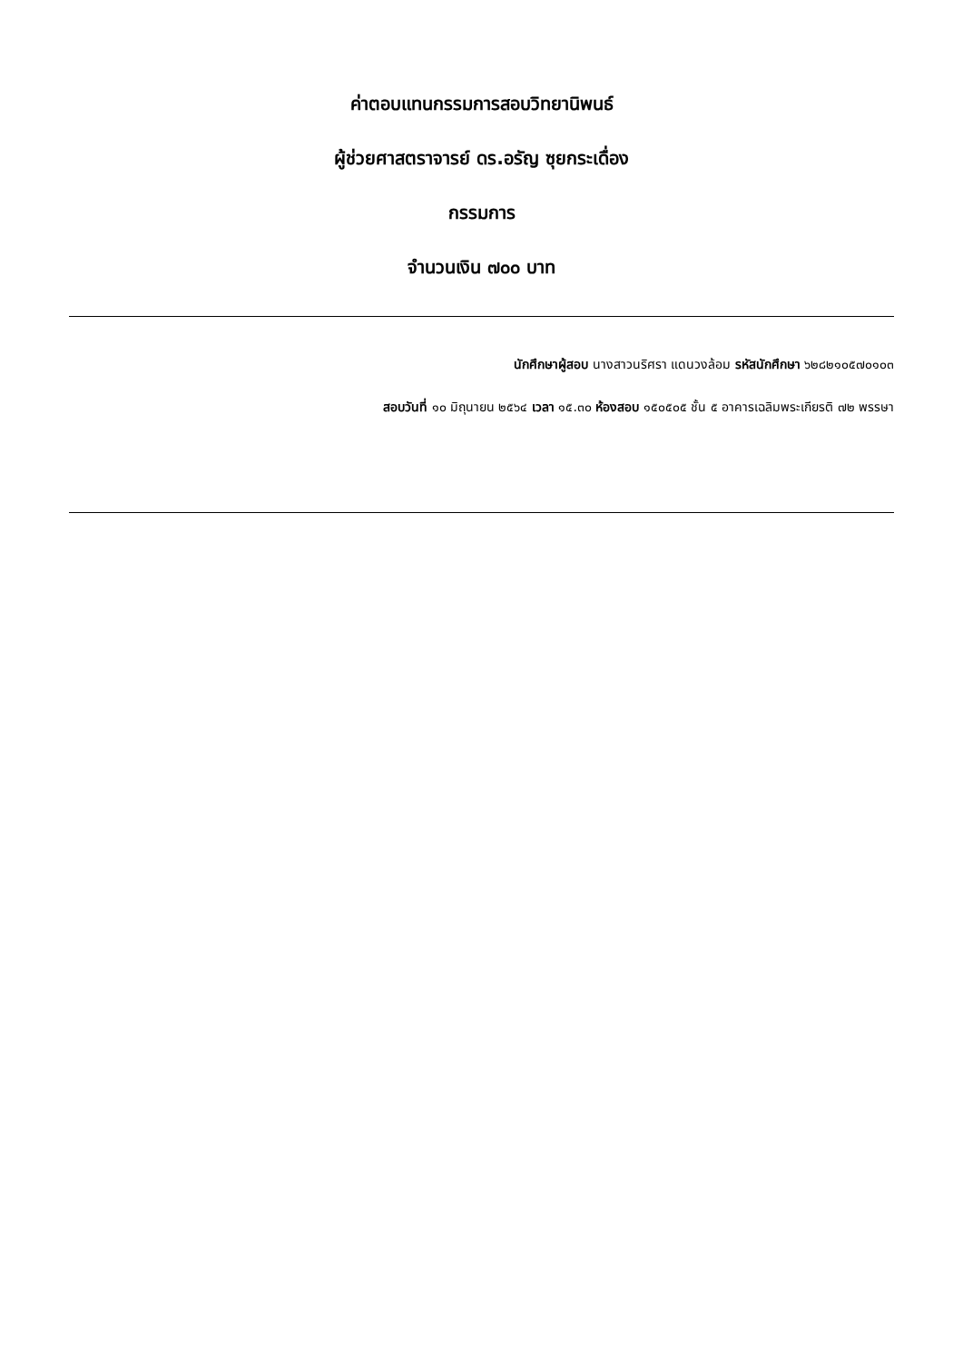ค่าตอบแทนกรรมการสอบวิทยานิพนธ์
ผู้ช่วยศาสตราจารย์ ดร.อรัญ ซุยกระเดื่อง
กรรมการ
จำนวนเงิน ๗๐๐ บาท
นักศึกษาผู้สอบ นางสาวนริศรา แดนวงล้อม รหัสนักศึกษา ๖๒๘๒๑๐๕๗๐๑๐๓
สอบวันที่ ๑๐ มิถุนายน ๒๕๖๔ เวลา ๑๕.๓๐ ห้องสอบ ๑๕๐๕๐๕ ชั้น ๕ อาคารเฉลิมพระเกียรติ ๗๒ พรรษา